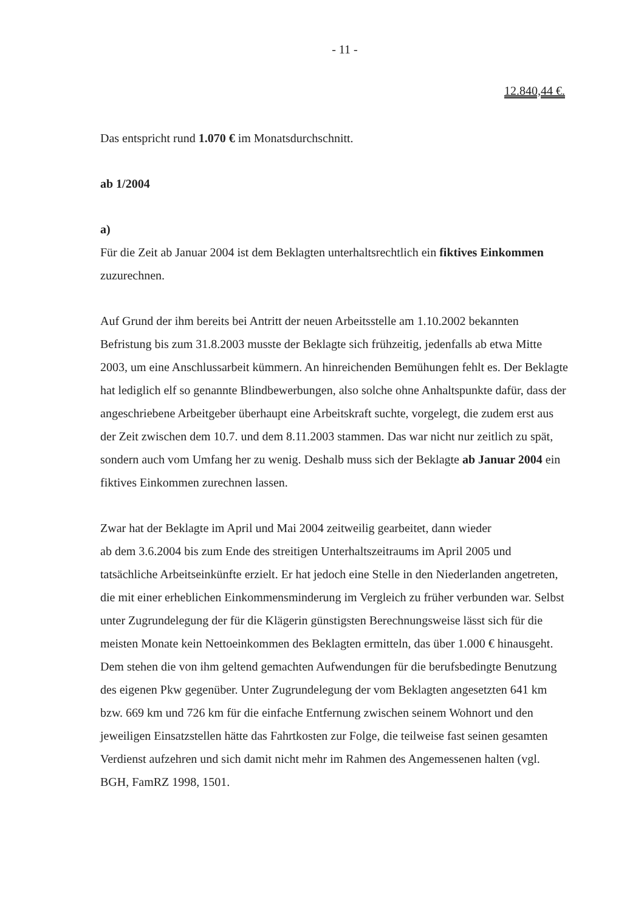- 11 -
12.840,44 €.
Das entspricht rund 1.070 € im Monatsdurchschnitt.
ab 1/2004
a)
Für die Zeit ab Januar 2004 ist dem Beklagten unterhaltsrechtlich ein fiktives Einkommen zuzurechnen.
Auf Grund der ihm bereits bei Antritt der neuen Arbeitsstelle am 1.10.2002 bekannten Befristung bis zum 31.8.2003 musste der Beklagte sich frühzeitig, jedenfalls ab etwa Mitte 2003, um eine Anschlussarbeit kümmern. An hinreichenden Bemühungen fehlt es. Der Beklagte hat lediglich elf so genannte Blindbewerbungen, also solche ohne Anhaltspunkte dafür, dass der angeschriebene Arbeitgeber überhaupt eine Arbeitskraft suchte, vorgelegt, die zudem erst aus der Zeit zwischen dem 10.7. und dem 8.11.2003 stammen. Das war nicht nur zeitlich zu spät, sondern auch vom Umfang her zu wenig. Deshalb muss sich der Beklagte ab Januar 2004 ein fiktives Einkommen zurechnen lassen.
Zwar hat der Beklagte im April und Mai 2004 zeitweilig gearbeitet, dann wieder
ab dem 3.6.2004 bis zum Ende des streitigen Unterhaltszeitraums im April 2005 und tatsächliche Arbeitseinkünfte erzielt. Er hat jedoch eine Stelle in den Niederlanden angetreten, die mit einer erheblichen Einkommensminderung im Vergleich zu früher verbunden war. Selbst unter Zugrundelegung der für die Klägerin günstigsten Berechnungsweise lässt sich für die meisten Monate kein Nettoeinkommen des Beklagten ermitteln, das über 1.000 € hinausgeht. Dem stehen die von ihm geltend gemachten Aufwendungen für die berufsbedingte Benutzung des eigenen Pkw gegenüber. Unter Zugrundelegung der vom Beklagten angesetzten 641 km bzw. 669 km und 726 km für die einfache Entfernung zwischen seinem Wohnort und den jeweiligen Einsatzstellen hätte das Fahrtkosten zur Folge, die teilweise fast seinen gesamten Verdienst aufzehren und sich damit nicht mehr im Rahmen des Angemessenen halten (vgl. BGH, FamRZ 1998, 1501.